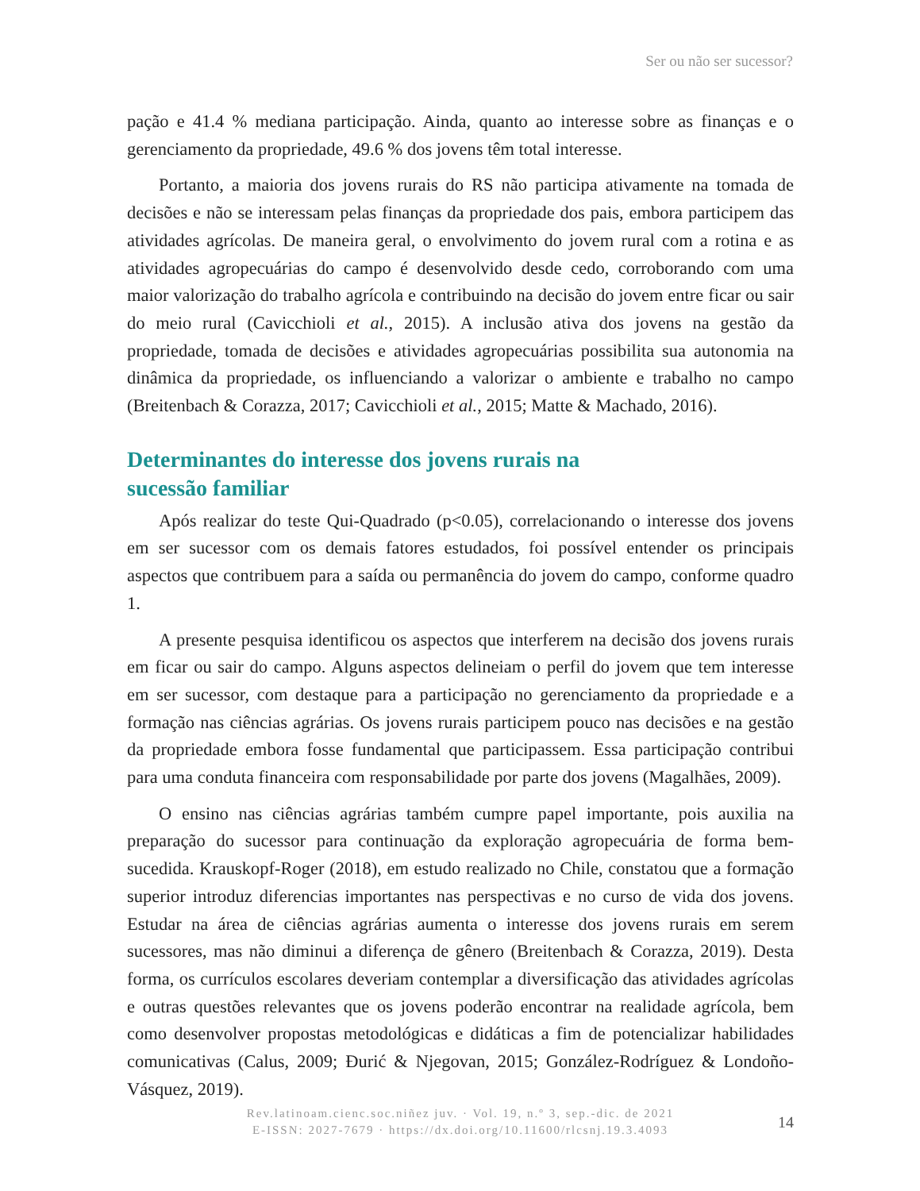Ser ou não ser sucessor?
pação e 41.4 % mediana participação. Ainda, quanto ao interesse sobre as finanças e o gerenciamento da propriedade, 49.6 % dos jovens têm total interesse.
Portanto, a maioria dos jovens rurais do RS não participa ativamente na tomada de decisões e não se interessam pelas finanças da propriedade dos pais, embora participem das atividades agrícolas. De maneira geral, o envolvimento do jovem rural com a rotina e as atividades agropecuárias do campo é desenvolvido desde cedo, corroborando com uma maior valorização do trabalho agrícola e contribuindo na decisão do jovem entre ficar ou sair do meio rural (Cavicchioli et al., 2015). A inclusão ativa dos jovens na gestão da propriedade, tomada de decisões e atividades agropecuárias possibilita sua autonomia na dinâmica da propriedade, os influenciando a valorizar o ambiente e trabalho no campo (Breitenbach & Corazza, 2017; Cavicchioli et al., 2015; Matte & Machado, 2016).
Determinantes do interesse dos jovens rurais na
sucessão familiar
Após realizar do teste Qui-Quadrado (p<0.05), correlacionando o interesse dos jovens em ser sucessor com os demais fatores estudados, foi possível entender os principais aspectos que contribuem para a saída ou permanência do jovem do campo, conforme quadro 1.
A presente pesquisa identificou os aspectos que interferem na decisão dos jovens rurais em ficar ou sair do campo. Alguns aspectos delineiam o perfil do jovem que tem interesse em ser sucessor, com destaque para a participação no gerenciamento da propriedade e a formação nas ciências agrárias. Os jovens rurais participem pouco nas decisões e na gestão da propriedade embora fosse fundamental que participassem. Essa participação contribui para uma conduta financeira com responsabilidade por parte dos jovens (Magalhães, 2009).
O ensino nas ciências agrárias também cumpre papel importante, pois auxilia na preparação do sucessor para continuação da exploração agropecuária de forma bem-sucedida. Krauskopf-Roger (2018), em estudo realizado no Chile, constatou que a formação superior introduz diferencias importantes nas perspectivas e no curso de vida dos jovens. Estudar na área de ciências agrárias aumenta o interesse dos jovens rurais em serem sucessores, mas não diminui a diferença de gênero (Breitenbach & Corazza, 2019). Desta forma, os currículos escolares deveriam contemplar a diversificação das atividades agrícolas e outras questões relevantes que os jovens poderão encontrar na realidade agrícola, bem como desenvolver propostas metodológicas e didáticas a fim de potencializar habilidades comunicativas (Calus, 2009; Đurić & Njegovan, 2015; González-Rodríguez & Londoño-Vásquez, 2019).
Rev.latinoam.cienc.soc.niñez juv. · Vol. 19, n.º 3, sep.-dic. de 2021
E-ISSN: 2027-7679 · https://dx.doi.org/10.11600/rlcsnj.19.3.4093
14